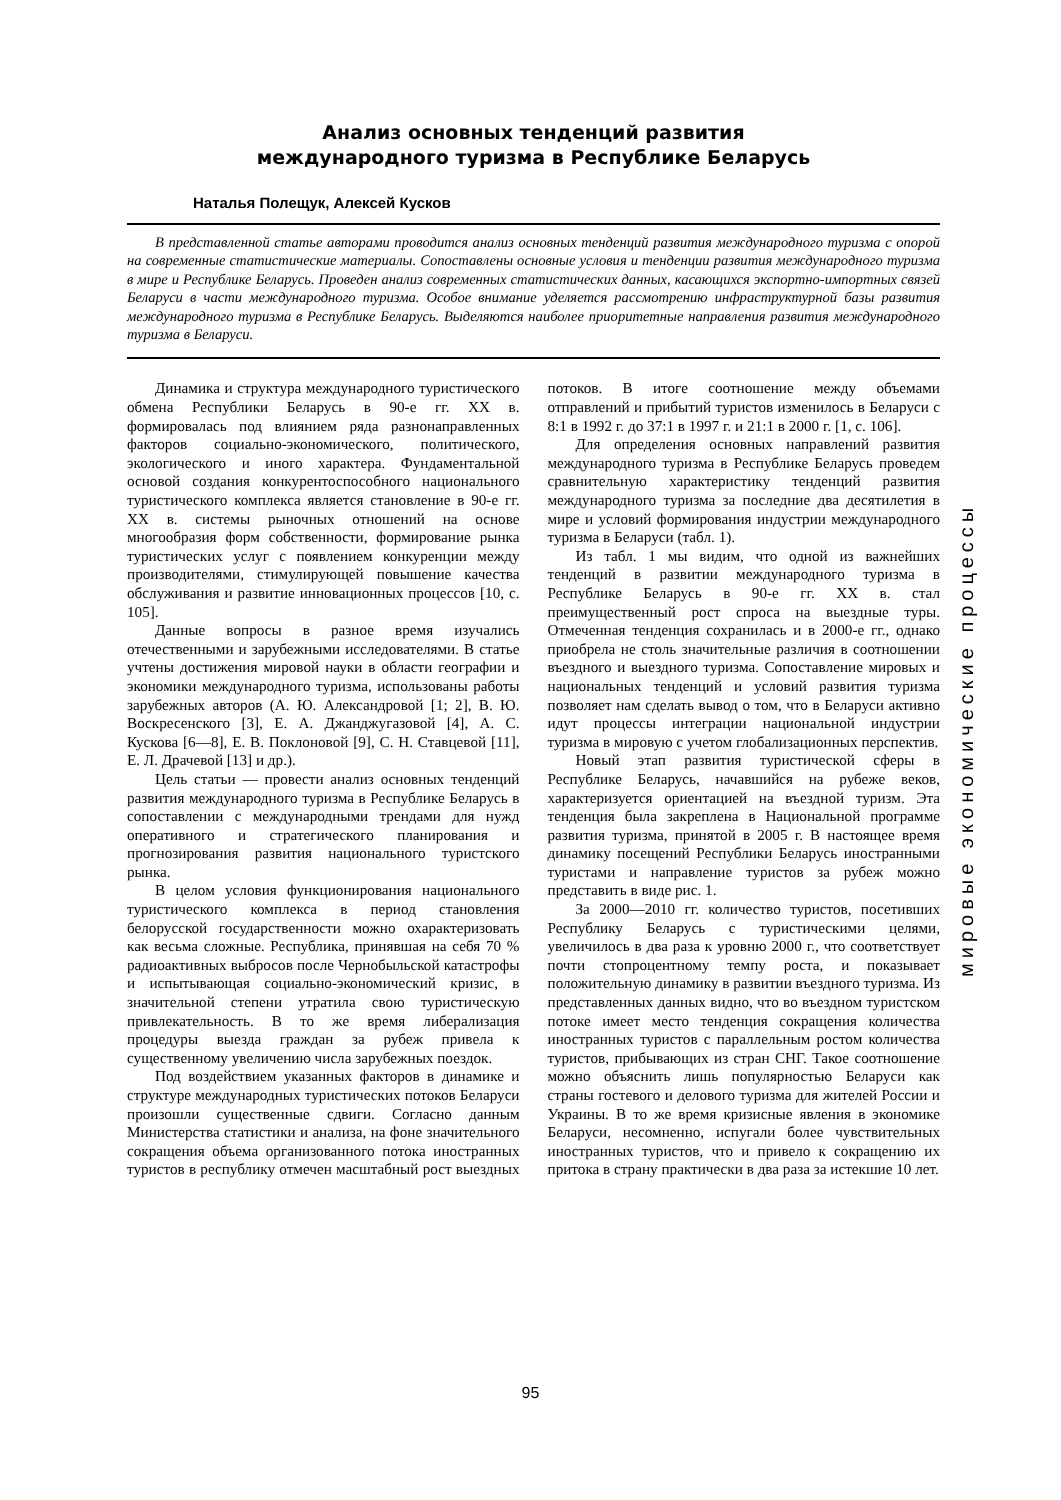Анализ основных тенденций развития
международного туризма в Республике Беларусь
Наталья Полещук, Алексей Кусков
В представленной статье авторами проводится анализ основных тенденций развития международного туризма с опорой на современные статистические материалы. Сопоставлены основные условия и тенденции развития международного туризма в мире и Республике Беларусь. Проведен анализ современных статистических данных, касающихся экспортно-импортных связей Беларуси в части международного туризма. Особое внимание уделяется рассмотрению инфраструктурной базы развития международного туризма в Республике Беларусь. Выделяются наиболее приоритетные направления развития международного туризма в Беларуси.
Динамика и структура международного туристического обмена Республики Беларусь в 90-е гг. XX в. формировалась под влиянием ряда разнонаправленных факторов социально-экономического, политического, экологического и иного характера. Фундаментальной основой создания конкурентоспособного национального туристического комплекса является становление в 90-е гг. XX в. системы рыночных отношений на основе многообразия форм собственности, формирование рынка туристических услуг с появлением конкуренции между производителями, стимулирующей повышение качества обслуживания и развитие инновационных процессов [10, с. 105].
Данные вопросы в разное время изучались отечественными и зарубежными исследователями. В статье учтены достижения мировой науки в области географии и экономики международного туризма, использованы работы зарубежных авторов (А. Ю. Александровой [1; 2], В. Ю. Воскресенского [3], Е. А. Джанджугазовой [4], А. С. Кускова [6—8], Е. В. Поклоновой [9], С. Н. Ставцевой [11], Е. Л. Драчевой [13] и др.).
Цель статьи — провести анализ основных тенденций развития международного туризма в Республике Беларусь в сопоставлении с международными трендами для нужд оперативного и стратегического планирования и прогнозирования развития национального туристского рынка.
В целом условия функционирования национального туристического комплекса в период становления белорусской государственности можно охарактеризовать как весьма сложные. Республика, принявшая на себя 70 % радиоактивных выбросов после Чернобыльской катастрофы и испытывающая социально-экономический кризис, в значительной степени утратила свою туристическую привлекательность. В то же время либерализация процедуры выезда граждан за рубеж привела к существенному увеличению числа зарубежных поездок.
Под воздействием указанных факторов в динамике и структуре международных туристических потоков Беларуси произошли существенные сдвиги. Согласно данным Министерства статистики и анализа, на фоне значительного сокращения объема организованного потока иностранных туристов в республику отмечен масштабный рост выездных потоков. В итоге соотношение между объемами отправлений и прибытий туристов изменилось в Беларуси с 8:1 в 1992 г. до 37:1 в 1997 г. и 21:1 в 2000 г. [1, с. 106].
Для определения основных направлений развития международного туризма в Республике Беларусь проведем сравнительную характеристику тенденций развития международного туризма за последние два десятилетия в мире и условий формирования индустрии международного туризма в Беларуси (табл. 1).
Из табл. 1 мы видим, что одной из важнейших тенденций в развитии международного туризма в Республике Беларусь в 90-е гг. XX в. стал преимущественный рост спроса на выездные туры. Отмеченная тенденция сохранилась и в 2000-е гг., однако приобрела не столь значительные различия в соотношении въездного и выездного туризма. Сопоставление мировых и национальных тенденций и условий развития туризма позволяет нам сделать вывод о том, что в Беларуси активно идут процессы интеграции национальной индустрии туризма в мировую с учетом глобализационных перспектив.
Новый этап развития туристической сферы в Республике Беларусь, начавшийся на рубеже веков, характеризуется ориентацией на въездной туризм. Эта тенденция была закреплена в Национальной программе развития туризма, принятой в 2005 г. В настоящее время динамику посещений Республики Беларусь иностранными туристами и направление туристов за рубеж можно представить в виде рис. 1.
За 2000—2010 гг. количество туристов, посетивших Республику Беларусь с туристическими целями, увеличилось в два раза к уровню 2000 г., что соответствует почти стопроцентному темпу роста, и показывает положительную динамику в развитии въездного туризма. Из представленных данных видно, что во въездном туристском потоке имеет место тенденция сокращения количества иностранных туристов с параллельным ростом количества туристов, прибывающих из стран СНГ. Такое соотношение можно объяснить лишь популярностью Беларуси как страны гостевого и делового туризма для жителей России и Украины. В то же время кризисные явления в экономике Беларуси, несомненно, испугали более чувствительных иностранных туристов, что и привело к сокращению их притока в страну практически в два раза за истекшие 10 лет.
мировые экономические процессы
95